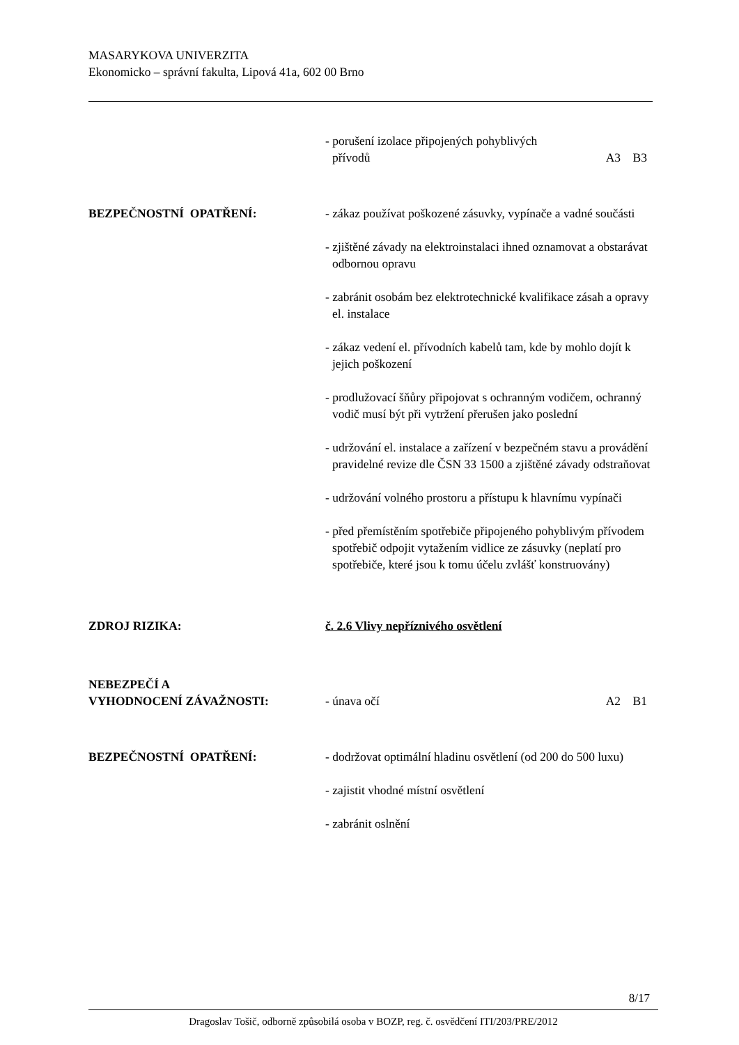MASARYKOVA UNIVERZITA
Ekonomicko – správní fakulta, Lipová 41a, 602 00 Brno
- porušení izolace připojených pohyblivých
přívodů A3 B3
BEZPEČNOSTNÍ OPATŘENÍ: - zákaz používat poškozené zásuvky, vypínače a vadné součásti
- zjištěné závady na elektroinstalaci ihned oznamovat a obstarávat odbornou opravu
- zabránit osobám bez elektrotechnické kvalifikace zásah a opravy el. instalace
- zákaz vedení el. přívodních kabelů tam, kde by mohlo dojít k jejich poškození
- prodlužovací šňůry připojovat s ochranným vodičem, ochranný vodič musí být při vytržení přerušen jako poslední
- udržování el. instalace a zařízení v bezpečném stavu a provádění pravidelné revize dle ČSN 33 1500 a zjištěné závady odstraňovat
- udržování volného prostoru a přístupu k hlavnímu vypínači
- před přemístěním spotřebiče připojeného pohyblivým přívodem spotřebič odpojit vytažením vidlice ze zásuvky (neplatí pro spotřebiče, které jsou k tomu účelu zvlášť konstruovány)
ZDROJ RIZIKA: č. 2.6 Vlivy nepříznivého osvětlení
NEBEZPEČÍ A
VYHODNOCENÍ ZÁVAŽNOSTI:
- únava očí A2 B1
BEZPEČNOSTNÍ OPATŘENÍ: - dodržovat optimální hladinu osvětlení (od 200 do 500 luxu)
- zajistit vhodné místní osvětlení
- zabránit oslnění
8/17
Dragoslav Tošič, odborně způsobilá osoba v BOZP, reg. č. osvědčení ITI/203/PRE/2012